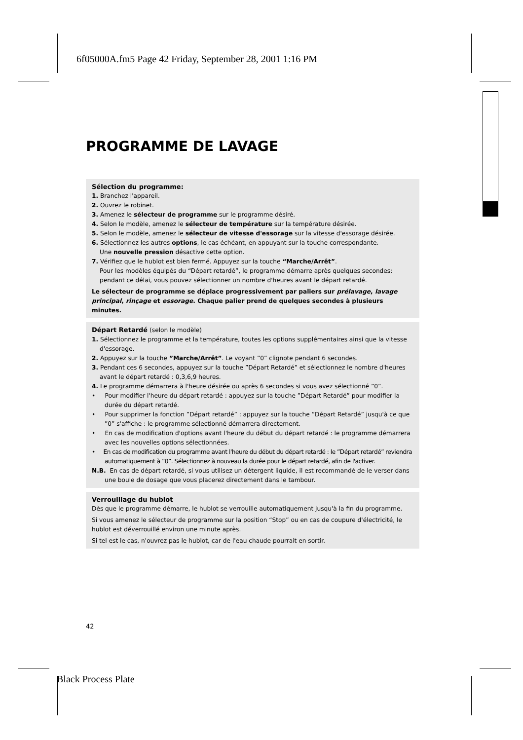6f05000A.fm5 Page 42 Friday, September 28, 2001 1:16 PM
PROGRAMME DE LAVAGE
Sélection du programme:
1. Branchez l'appareil.
2. Ouvrez le robinet.
3. Amenez le sélecteur de programme sur le programme désiré.
4. Selon le modèle, amenez le sélecteur de température sur la température désirée.
5. Selon le modèle, amenez le sélecteur de vitesse d'essorage sur la vitesse d'essorage désirée.
6. Sélectionnez les autres options, le cas échéant, en appuyant sur la touche correspondante.
Une nouvelle pression désactive cette option.
7. Vérifiez que le hublot est bien fermé. Appuyez sur la touche “Marche/Arrêt”.
Pour les modèles équipés du “Départ retardé”, le programme démarre après quelques secondes: pendant ce délai, vous pouvez sélectionner un nombre d'heures avant le départ retardé.
Le sélecteur de programme se déplace progressivement par paliers sur prélavage, lavage principal, rinçage et essorage. Chaque palier prend de quelques secondes à plusieurs minutes.
Départ Retardé (selon le modèle)
1. Sélectionnez le programme et la température, toutes les options supplémentaires ainsi que la vitesse d'essorage.
2. Appuyez sur la touche ”Marche/Arrêt”. Le voyant ”0” clignote pendant 6 secondes.
3. Pendant ces 6 secondes, appuyez sur la touche ”Départ Retardé” et sélectionnez le nombre d'heures avant le départ retardé : 0,3,6,9 heures.
4. Le programme démarrera à l'heure désirée ou après 6 secondes si vous avez sélectionné ”0”.
• Pour modifier l'heure du départ retardé : appuyez sur la touche ”Départ Retardé” pour modifier la durée du départ retardé.
• Pour supprimer la fonction ”Départ retardé” : appuyez sur la touche ”Départ Retardé” jusqu'à ce que ”0” s'affiche : le programme sélectionné démarrera directement.
• En cas de modification d'options avant l'heure du début du départ retardé : le programme démarrera avec les nouvelles options sélectionnées.
• En cas de modification du programme avant l'heure du début du départ retardé : le ”Départ retardé” reviendra automatiquement à ”0”. Sélectionnez à nouveau la durée pour le départ retardé, afin de l'activer.
N.B. En cas de départ retardé, si vous utilisez un détergent liquide, il est recommandé de le verser dans une boule de dosage que vous placerez directement dans le tambour.
Verrouillage du hublot
Dès que le programme démarre, le hublot se verrouille automatiquement jusqu'à la fin du programme.
Si vous amenez le sélecteur de programme sur la position “Stop” ou en cas de coupure d'électricité, le hublot est déverrouillé environ une minute après.
Si tel est le cas, n'ouvrez pas le hublot, car de l'eau chaude pourrait en sortir.
42
Black Process Plate